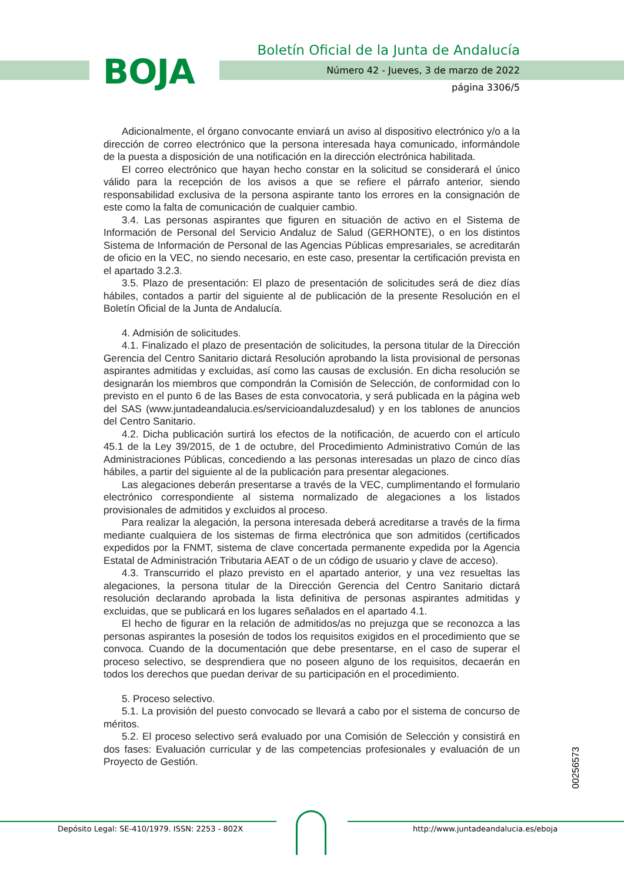BOJA
Boletín Oficial de la Junta de Andalucía
Número 42 - Jueves, 3 de marzo de 2022
página 3306/5
Adicionalmente, el órgano convocante enviará un aviso al dispositivo electrónico y/o a la dirección de correo electrónico que la persona interesada haya comunicado, informándole de la puesta a disposición de una notificación en la dirección electrónica habilitada.
El correo electrónico que hayan hecho constar en la solicitud se considerará el único válido para la recepción de los avisos a que se refiere el párrafo anterior, siendo responsabilidad exclusiva de la persona aspirante tanto los errores en la consignación de este como la falta de comunicación de cualquier cambio.
3.4. Las personas aspirantes que figuren en situación de activo en el Sistema de Información de Personal del Servicio Andaluz de Salud (GERHONTE), o en los distintos Sistema de Información de Personal de las Agencias Públicas empresariales, se acreditarán de oficio en la VEC, no siendo necesario, en este caso, presentar la certificación prevista en el apartado 3.2.3.
3.5. Plazo de presentación: El plazo de presentación de solicitudes será de diez días hábiles, contados a partir del siguiente al de publicación de la presente Resolución en el Boletín Oficial de la Junta de Andalucía.
4. Admisión de solicitudes.
4.1. Finalizado el plazo de presentación de solicitudes, la persona titular de la Dirección Gerencia del Centro Sanitario dictará Resolución aprobando la lista provisional de personas aspirantes admitidas y excluidas, así como las causas de exclusión. En dicha resolución se designarán los miembros que compondrán la Comisión de Selección, de conformidad con lo previsto en el punto 6 de las Bases de esta convocatoria, y será publicada en la página web del SAS (www.juntadeandalucia.es/servicioandaluzdesalud) y en los tablones de anuncios del Centro Sanitario.
4.2. Dicha publicación surtirá los efectos de la notificación, de acuerdo con el artículo 45.1 de la Ley 39/2015, de 1 de octubre, del Procedimiento Administrativo Común de las Administraciones Públicas, concediendo a las personas interesadas un plazo de cinco días hábiles, a partir del siguiente al de la publicación para presentar alegaciones.
Las alegaciones deberán presentarse a través de la VEC, cumplimentando el formulario electrónico correspondiente al sistema normalizado de alegaciones a los listados provisionales de admitidos y excluidos al proceso.
Para realizar la alegación, la persona interesada deberá acreditarse a través de la firma mediante cualquiera de los sistemas de firma electrónica que son admitidos (certificados expedidos por la FNMT, sistema de clave concertada permanente expedida por la Agencia Estatal de Administración Tributaria AEAT o de un código de usuario y clave de acceso).
4.3. Transcurrido el plazo previsto en el apartado anterior, y una vez resueltas las alegaciones, la persona titular de la Dirección Gerencia del Centro Sanitario dictará resolución declarando aprobada la lista definitiva de personas aspirantes admitidas y excluidas, que se publicará en los lugares señalados en el apartado 4.1.
El hecho de figurar en la relación de admitidos/as no prejuzga que se reconozca a las personas aspirantes la posesión de todos los requisitos exigidos en el procedimiento que se convoca. Cuando de la documentación que debe presentarse, en el caso de superar el proceso selectivo, se desprendiera que no poseen alguno de los requisitos, decaerán en todos los derechos que puedan derivar de su participación en el procedimiento.
5. Proceso selectivo.
5.1. La provisión del puesto convocado se llevará a cabo por el sistema de concurso de méritos.
5.2. El proceso selectivo será evaluado por una Comisión de Selección y consistirá en dos fases: Evaluación curricular y de las competencias profesionales y evaluación de un Proyecto de Gestión.
00256573
Depósito Legal: SE-410/1979. ISSN: 2253 - 802X http://www.juntadeandalucia.es/eboja